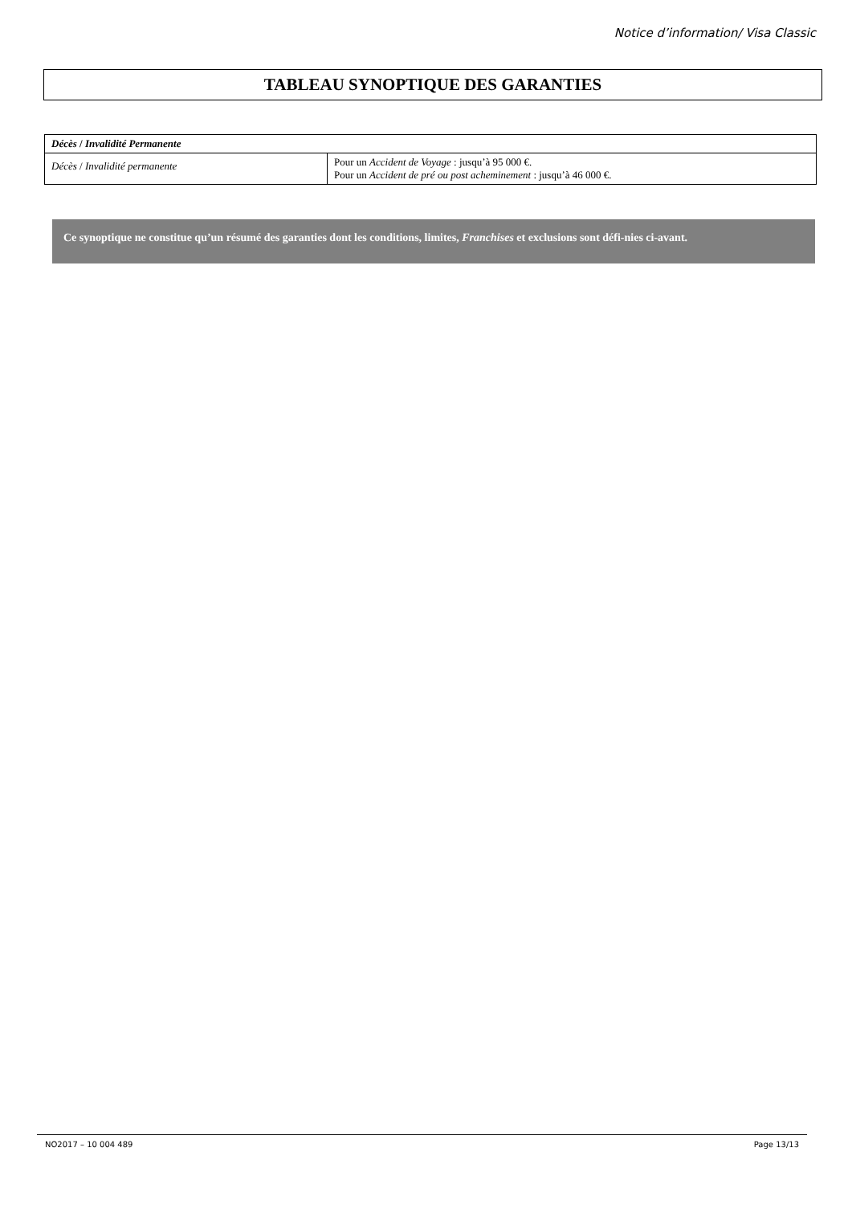Notice d’information/ Visa Classic
TABLEAU SYNOPTIQUE DES GARANTIES
| Décès / Invalidité Permanente | |
| --- | --- |
| Décès / Invalidité permanente | Pour un Accident de Voyage : jusqu’à 95 000 €. Pour un Accident de pré ou post acheminement : jusqu’à 46 000 €. |
Ce synoptique ne constitue qu’un résumé des garanties dont les conditions, limites, Franchises et exclusions sont défi-nies ci-avant.
NO2017 – 10 004 489 Page 13/13